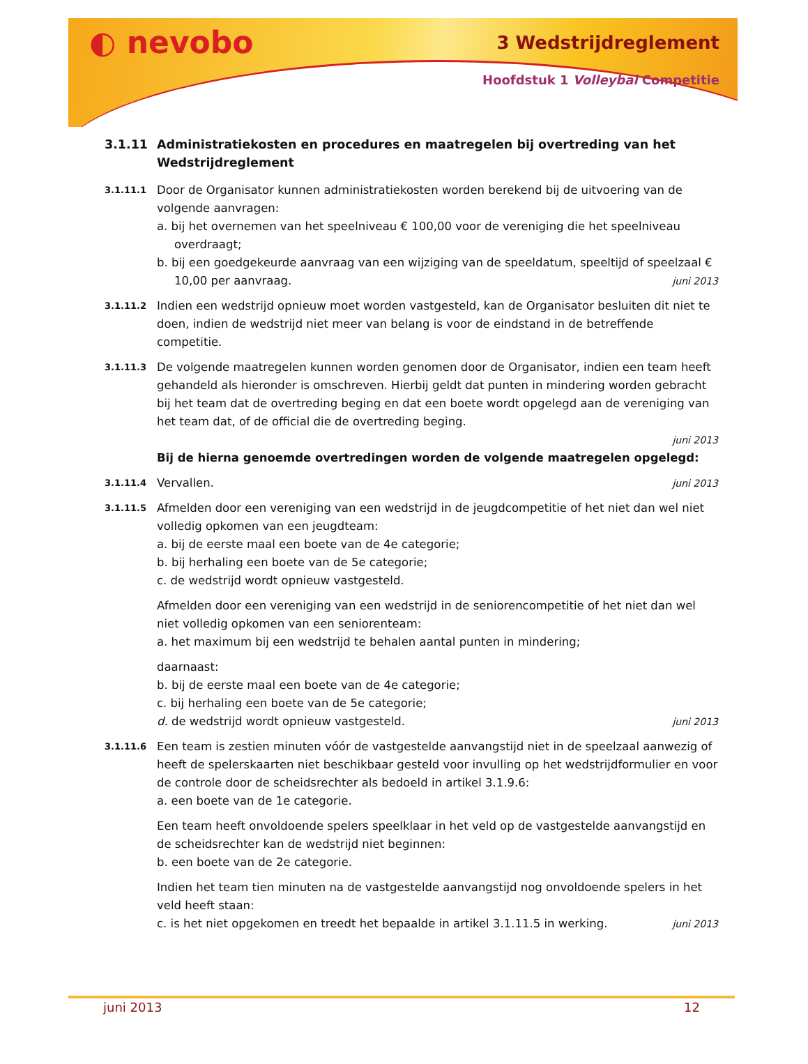◐ nevobo 3 Wedstrijdreglement
Hoofdstuk 1 Volleybal Competitie
3.1.11 Administratiekosten en procedures en maatregelen bij overtreding van het Wedstrijdreglement
3.1.11.1
Door de Organisator kunnen administratiekosten worden berekend bij de uitvoering van de volgende aanvragen:
a. bij het overnemen van het speelniveau € 100,00 voor de vereniging die het speelniveau overdraagt;
b. bij een goedgekeurde aanvraag van een wijziging van de speeldatum, speeltijd of speelzaal € 10,00 per aanvraag. juni 2013
3.1.11.2
Indien een wedstrijd opnieuw moet worden vastgesteld, kan de Organisator besluiten dit niet te doen, indien de wedstrijd niet meer van belang is voor de eindstand in de betreffende competitie.
3.1.11.3
De volgende maatregelen kunnen worden genomen door de Organisator, indien een team heeft gehandeld als hieronder is omschreven. Hierbij geldt dat punten in mindering worden gebracht bij het team dat de overtreding beging en dat een boete wordt opgelegd aan de vereniging van het team dat, of de official die de overtreding beging.
juni 2013
Bij de hierna genoemde overtredingen worden de volgende maatregelen opgelegd:
3.1.11.4
Vervallen. juni 2013
3.1.11.5
Afmelden door een vereniging van een wedstrijd in de jeugdcompetitie of het niet dan wel niet volledig opkomen van een jeugdteam:
a. bij de eerste maal een boete van de 4e categorie;
b. bij herhaling een boete van de 5e categorie;
c. de wedstrijd wordt opnieuw vastgesteld.
Afmelden door een vereniging van een wedstrijd in de seniorencompetitie of het niet dan wel niet volledig opkomen van een seniorenteam:
a. het maximum bij een wedstrijd te behalen aantal punten in mindering;
daarnaast:
b. bij de eerste maal een boete van de 4e categorie;
c. bij herhaling een boete van de 5e categorie;
d. de wedstrijd wordt opnieuw vastgesteld. juni 2013
3.1.11.6
Een team is zestien minuten vóór de vastgestelde aanvangstijd niet in de speelzaal aanwezig of heeft de spelerskaarten niet beschikbaar gesteld voor invulling op het wedstrijdformulier en voor de controle door de scheidsrechter als bedoeld in artikel 3.1.9.6:
a. een boete van de 1e categorie.
Een team heeft onvoldoende spelers speelklaar in het veld op de vastgestelde aanvangstijd en de scheidsrechter kan de wedstrijd niet beginnen:
b. een boete van de 2e categorie.
Indien het team tien minuten na de vastgestelde aanvangstijd nog onvoldoende spelers in het veld heeft staan:
c. is het niet opgekomen en treedt het bepaalde in artikel 3.1.11.5 in werking. juni 2013
juni 2013 12